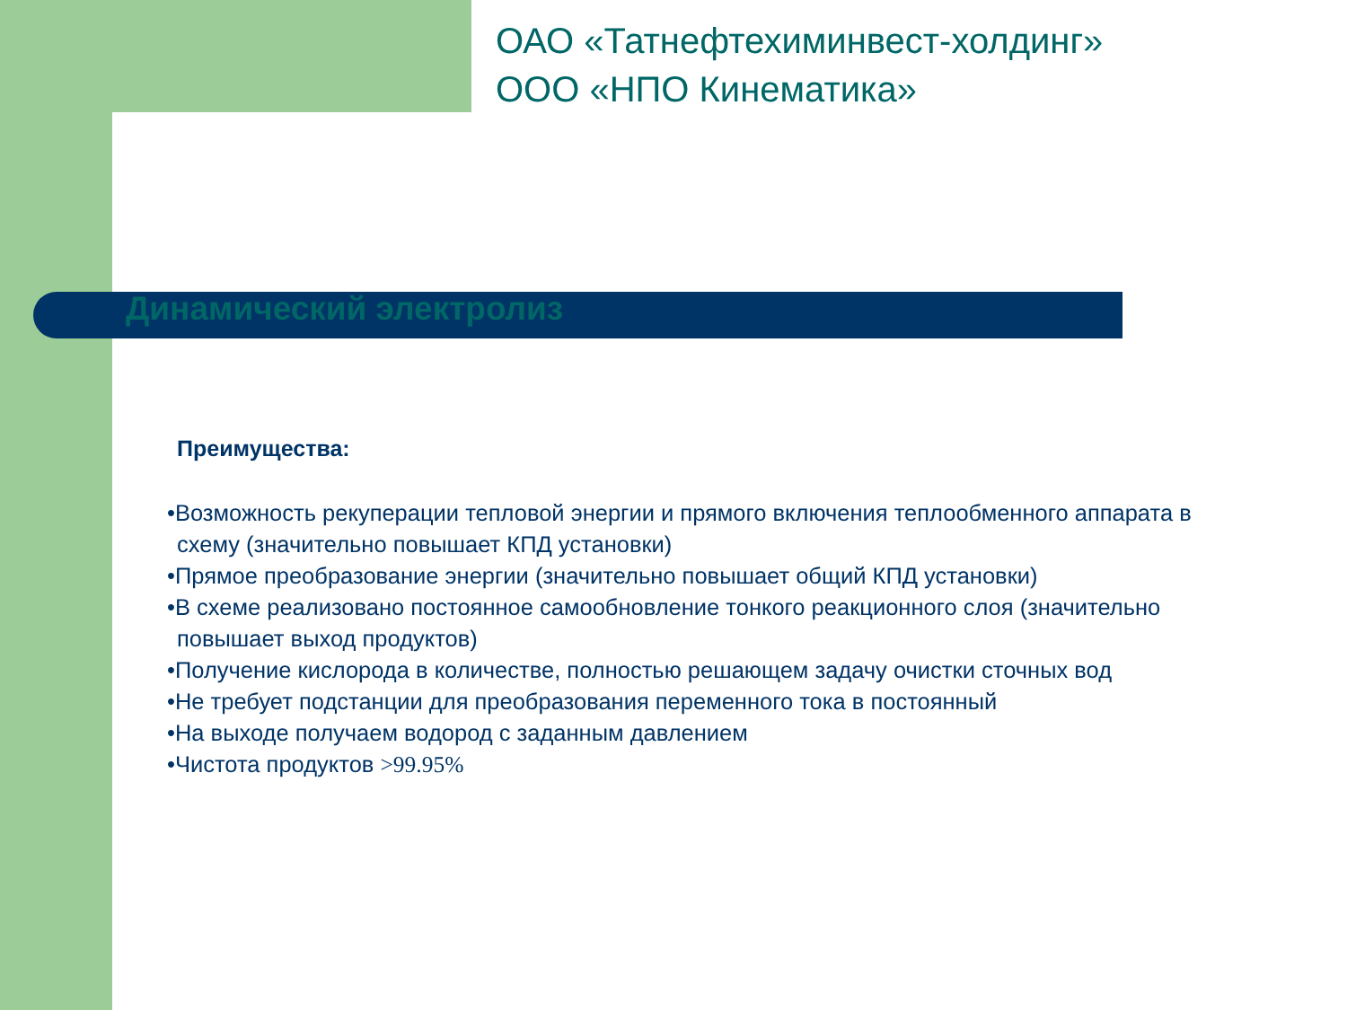ОАО «Татнефтехиминвест-холдинг»
ООО «НПО Кинематика»
Динамический электролиз
Преимущества:
•Возможность рекуперации тепловой энергии и прямого включения теплообменного аппарата в схему (значительно повышает КПД установки)
•Прямое преобразование энергии (значительно повышает общий КПД установки)
•В схеме реализовано постоянное самообновление тонкого реакционного слоя (значительно повышает выход продуктов)
•Получение кислорода в количестве, полностью решающем задачу очистки сточных вод
•Не требует подстанции для преобразования переменного тока в постоянный
•На выходе получаем водород с заданным давлением
•Чистота продуктов >99.95%